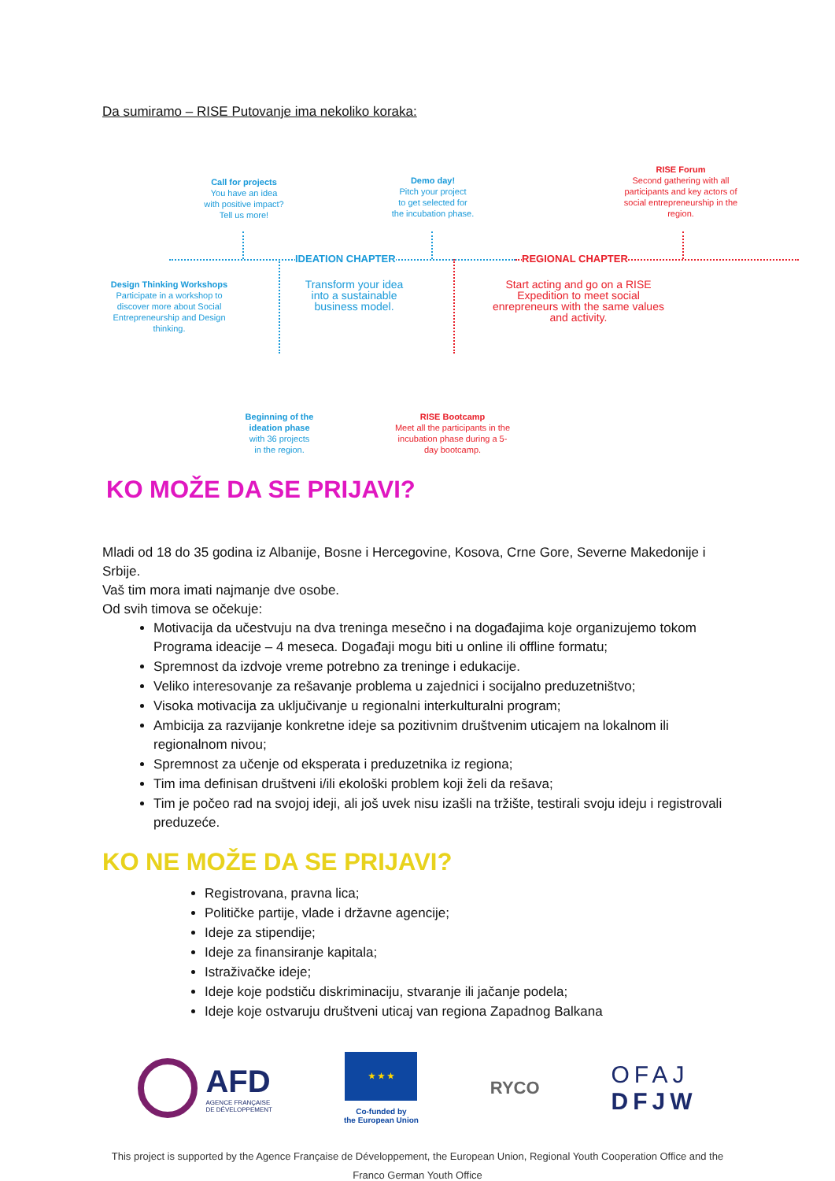Da sumiramo – RISE Putovanje ima nekoliko koraka:
Call for projects
You have an idea
with positive impact?
Tell us more!
Demo day!
Pitch your project
to get selected for
the incubation phase.
RISE Forum
Second gathering with all participants and key actors of social entrepreneurship in the region.
IDEATION CHAPTER REGIONAL CHAPTER
Design Thinking Workshops
Participate in a workshop to discover more about Social Entrepreneurship and Design thinking.
Transform your idea into a sustainable business model.
Start acting and go on a RISE Expedition to meet social enrepreneurs with the same values and activity.
Beginning of the ideation phase
with 36 projects
in the region.
RISE Bootcamp
Meet all the participants in the incubation phase during a 5-day bootcamp.
KO MOŽE DA SE PRIJAVI?
Mladi od 18 do 35 godina iz Albanije, Bosne i Hercegovine, Kosova, Crne Gore, Severne Makedonije i Srbije.
Vaš tim mora imati najmanje dve osobe.
Od svih timova se očekuje:
Motivacija da učestvuju na dva treninga mesečno i na događajima koje organizujemo tokom Programa ideacije – 4 meseca. Događaji mogu biti u online ili offline formatu;
Spremnost da izdvoje vreme potrebno za treninge i edukacije.
Veliko interesovanje za rešavanje problema u zajednici i socijalno preduzetništvo;
Visoka motivacija za uključivanje u regionalni interkulturalni program;
Ambicija za razvijanje konkretne ideje sa pozitivnim društvenim uticajem na lokalnom ili regionalnom nivou;
Spremnost za učenje od eksperata i preduzetnika iz regiona;
Tim ima definisan društveni i/ili ekološki problem koji želi da rešava;
Tim je počeo rad na svojoj ideji, ali još uvek nisu izašli na tržište, testirali svoju ideju i registrovali preduzeće.
KO NE MOŽE DA SE PRIJAVI?
Registrovana, pravna lica;
Političke partije, vlade i državne agencije;
Ideje za stipendije;
Ideje za finansiranje kapitala;
Istraživačke ideje;
Ideje koje podstiču diskriminaciju, stvaranje ili jačanje podela;
Ideje koje ostvaruju društveni uticaj van regiona Zapadnog Balkana
AFD
AGENCE FRANÇAISE
DE DÉVELOPPEMENT
★ ★ ★
Co-funded by
the European Union
RYCO
OFAJ
DFJW
This project is supported by the Agence Française de Développement, the European Union, Regional Youth Cooperation Office and the Franco German Youth Office